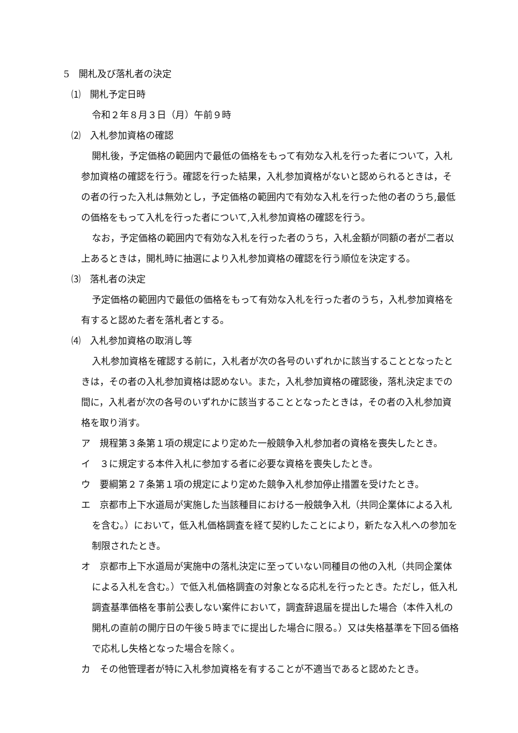5　開札及び落札者の決定
⑴　開札予定日時
令和２年８月３日（月）午前９時
⑵　入札参加資格の確認
開札後，予定価格の範囲内で最低の価格をもって有効な入札を行った者について，入札参加資格の確認を行う。確認を行った結果，入札参加資格がないと認められるときは，その者の行った入札は無効とし，予定価格の範囲内で有効な入札を行った他の者のうち,最低の価格をもって入札を行った者について,入札参加資格の確認を行う。
なお，予定価格の範囲内で有効な入札を行った者のうち，入札金額が同額の者が二者以上あるときは，開札時に抽選により入札参加資格の確認を行う順位を決定する。
⑶　落札者の決定
予定価格の範囲内で最低の価格をもって有効な入札を行った者のうち，入札参加資格を有すると認めた者を落札者とする。
⑷　入札参加資格の取消し等
入札参加資格を確認する前に，入札者が次の各号のいずれかに該当することとなったときは，その者の入札参加資格は認めない。また，入札参加資格の確認後，落札決定までの間に，入札者が次の各号のいずれかに該当することとなったときは，その者の入札参加資格を取り消す。
ア　規程第３条第１項の規定により定めた一般競争入札参加者の資格を喪失したとき。
イ　３に規定する本件入札に参加する者に必要な資格を喪失したとき。
ウ　要綱第２７条第１項の規定により定めた競争入札参加停止措置を受けたとき。
エ　京都市上下水道局が実施した当該種目における一般競争入札（共同企業体による入札を含む。）において，低入札価格調査を経て契約したことにより，新たな入札への参加を制限されたとき。
オ　京都市上下水道局が実施中の落札決定に至っていない同種目の他の入札（共同企業体による入札を含む。）で低入札価格調査の対象となる応札を行ったとき。ただし，低入札調査基準価格を事前公表しない案件において，調査辞退届を提出した場合（本件入札の開札の直前の開庁日の午後５時までに提出した場合に限る。）又は失格基準を下回る価格で応札し失格となった場合を除く。
カ　その他管理者が特に入札参加資格を有することが不適当であると認めたとき。